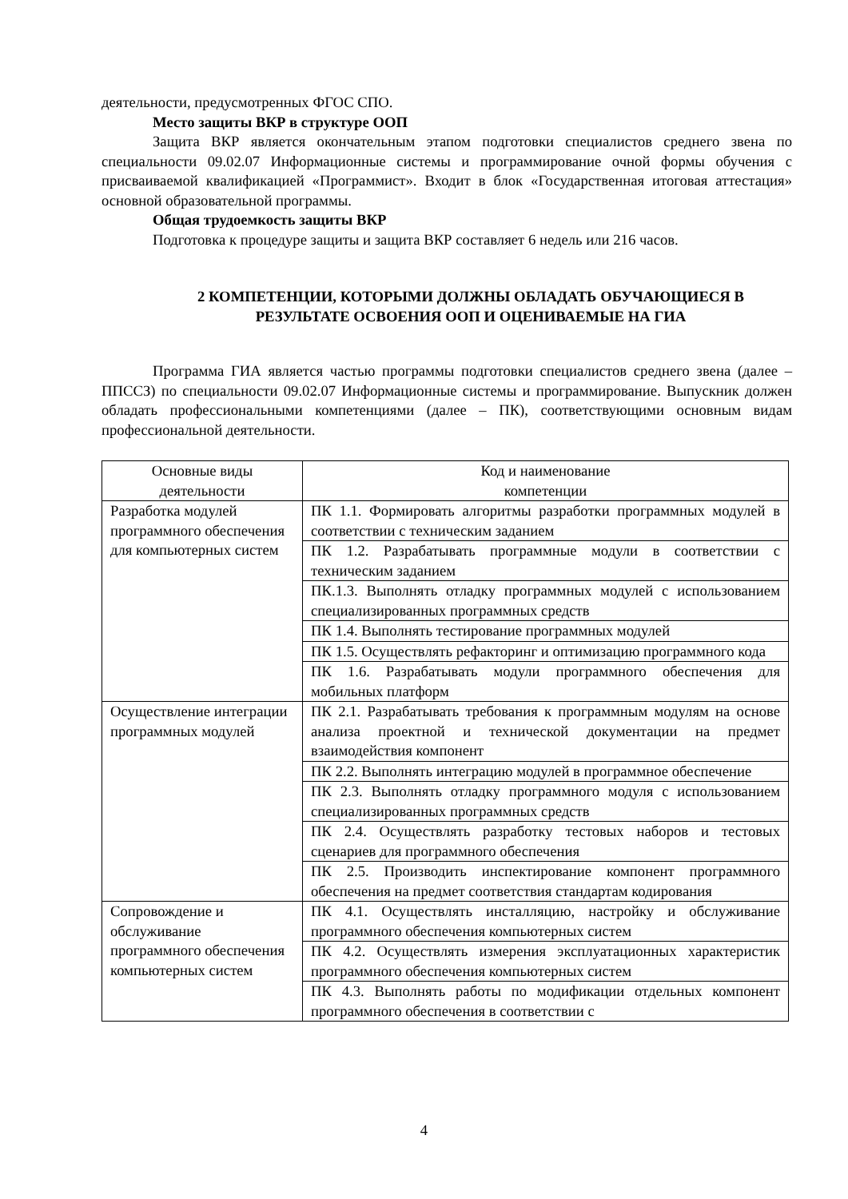деятельности, предусмотренных ФГОС СПО.
Место защиты ВКР в структуре ООП
Защита ВКР является окончательным этапом подготовки специалистов среднего звена по специальности 09.02.07 Информационные системы и программирование очной формы обучения с присваиваемой квалификацией «Программист». Входит в блок «Государственная итоговая аттестация» основной образовательной программы.
Общая трудоемкость защиты ВКР
Подготовка к процедуре защиты и защита ВКР составляет 6 недель или 216 часов.
2 КОМПЕТЕНЦИИ, КОТОРЫМИ ДОЛЖНЫ ОБЛАДАТЬ ОБУЧАЮЩИЕСЯ В РЕЗУЛЬТАТЕ ОСВОЕНИЯ ООП И ОЦЕНИВАЕМЫЕ НА ГИА
Программа ГИА является частью программы подготовки специалистов среднего звена (далее – ППССЗ) по специальности 09.02.07 Информационные системы и программирование. Выпускник должен обладать профессиональными компетенциями (далее – ПК), соответствующими основным видам профессиональной деятельности.
| Основные виды деятельности | Код и наименование компетенции |
| --- | --- |
| Разработка модулей программного обеспечения для компьютерных систем | ПК 1.1. Формировать алгоритмы разработки программных модулей в соответствии с техническим заданием |
| | ПК 1.2. Разрабатывать программные модули в соответствии с техническим заданием |
| | ПК.1.3. Выполнять отладку программных модулей с использованием специализированных программных средств |
| | ПК 1.4. Выполнять тестирование программных модулей |
| | ПК 1.5. Осуществлять рефакторинг и оптимизацию программного кода |
| | ПК 1.6. Разрабатывать модули программного обеспечения для мобильных платформ |
| Осуществление интеграции программных модулей | ПК 2.1. Разрабатывать требования к программным модулям на основе анализа проектной и технической документации на предмет взаимодействия компонент |
| | ПК 2.2. Выполнять интеграцию модулей в программное обеспечение |
| | ПК 2.3. Выполнять отладку программного модуля с использованием специализированных программных средств |
| | ПК 2.4. Осуществлять разработку тестовых наборов и тестовых сценариев для программного обеспечения |
| | ПК 2.5. Производить инспектирование компонент программного обеспечения на предмет соответствия стандартам кодирования |
| Сопровождение и обслуживание программного обеспечения компьютерных систем | ПК 4.1. Осуществлять инсталляцию, настройку и обслуживание программного обеспечения компьютерных систем |
| | ПК 4.2. Осуществлять измерения эксплуатационных характеристик программного обеспечения компьютерных систем |
| | ПК 4.3. Выполнять работы по модификации отдельных компонент программного обеспечения в соответствии с |
4